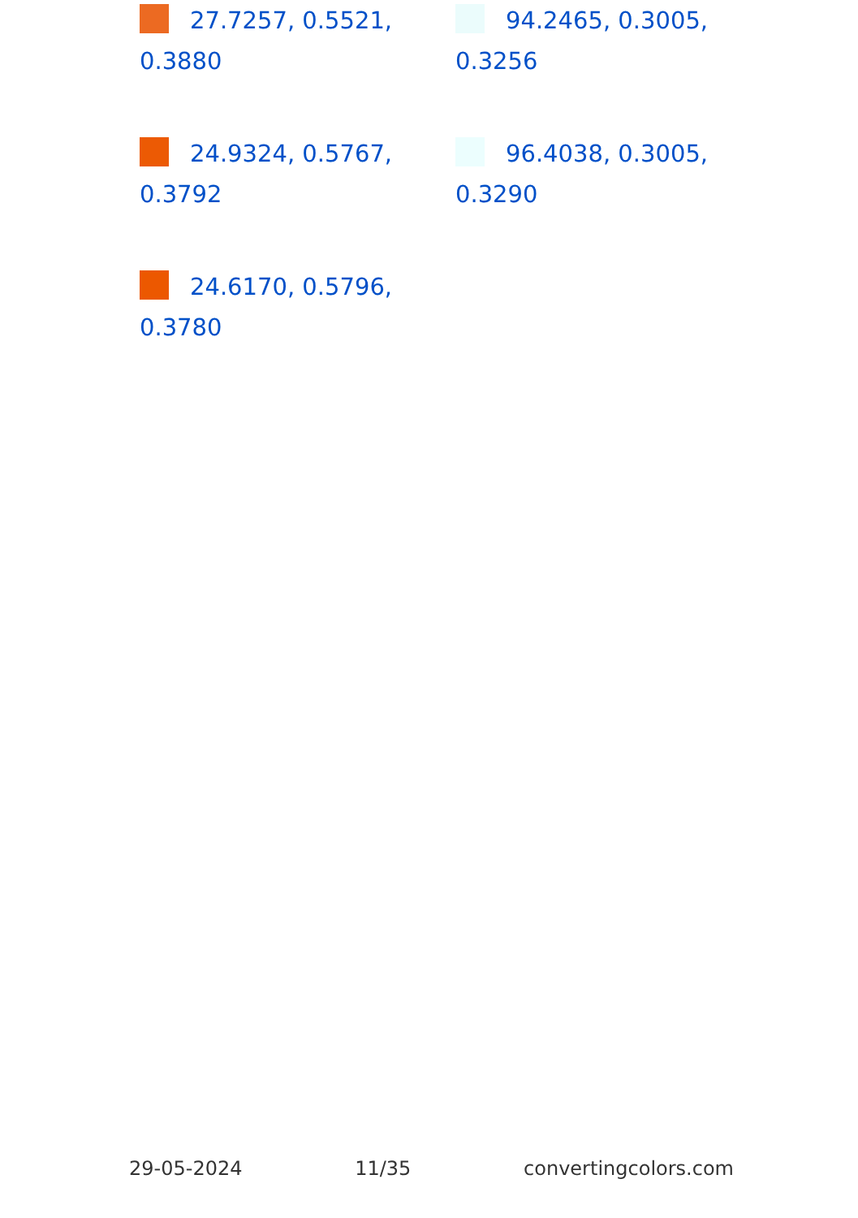27.7257, 0.5521, 0.3880
94.2465, 0.3005, 0.3256
24.9324, 0.5767, 0.3792
96.4038, 0.3005, 0.3290
24.6170, 0.5796, 0.3780
29-05-2024 11/35 convertingcolors.com